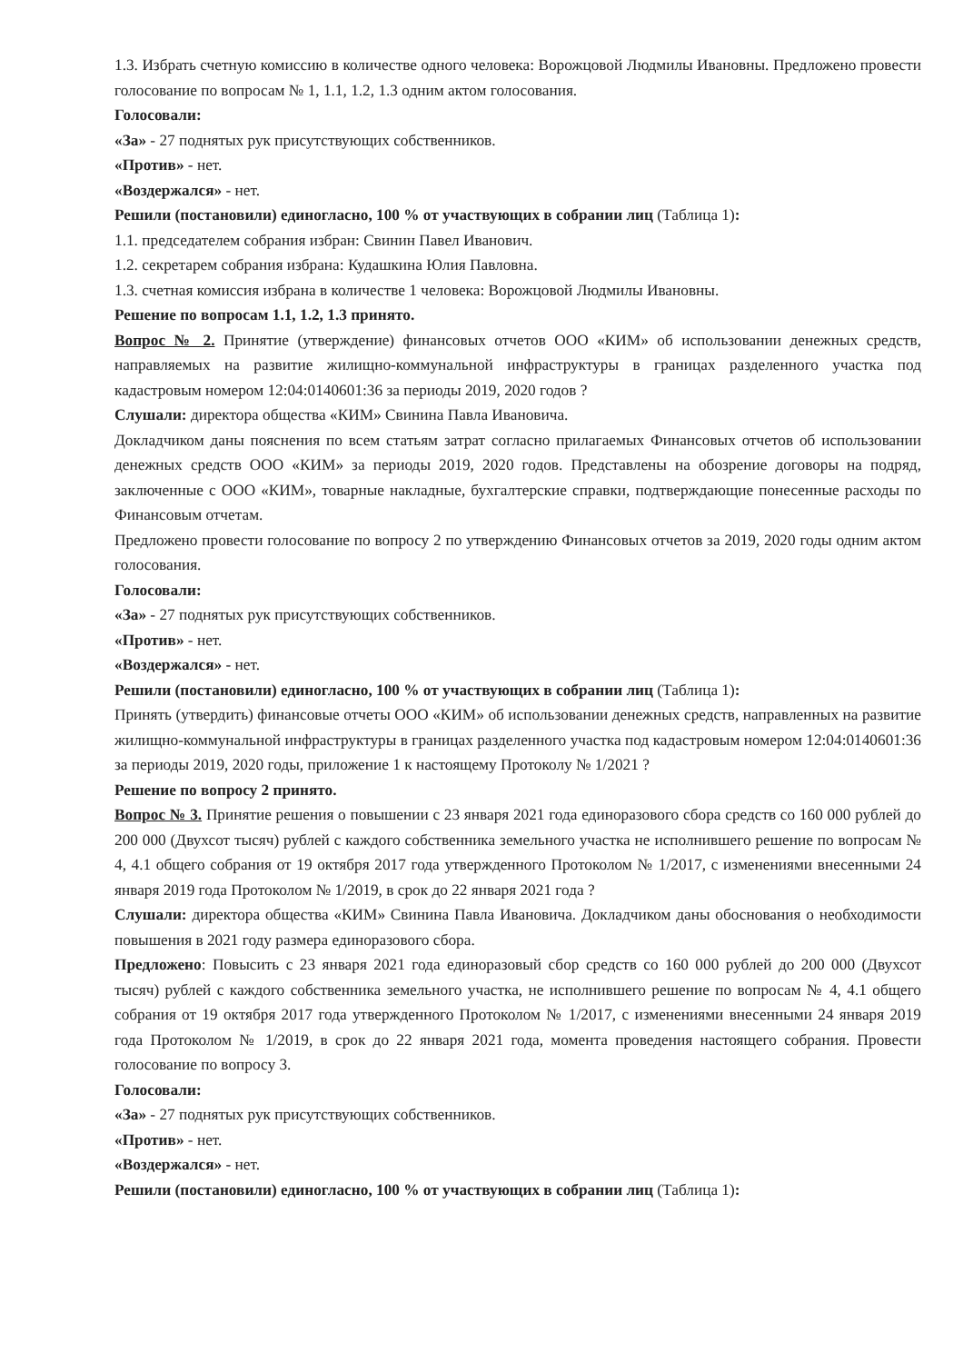1.3. Избрать счетную комиссию в количестве одного человека: Ворожцовой Людмилы Ивановны. Предложено провести голосование по вопросам № 1, 1.1, 1.2, 1.3 одним актом голосования.
Голосовали:
«За» - 27 поднятых рук присутствующих собственников.
«Против» - нет.
«Воздержался» - нет.
Решили (постановили) единогласно, 100 % от участвующих в собрании лиц (Таблица 1):
1.1. председателем собрания избран: Свинин Павел Иванович.
1.2. секретарем собрания избрана: Кудашкина Юлия Павловна.
1.3. счетная комиссия избрана в количестве 1 человека: Ворожцовой Людмилы Ивановны.
Решение по вопросам 1.1, 1.2, 1.3 принято.
Вопрос № 2. Принятие (утверждение) финансовых отчетов ООО «КИМ» об использовании денежных средств, направляемых на развитие жилищно-коммунальной инфраструктуры в границах разделенного участка под кадастровым номером 12:04:0140601:36 за периоды 2019, 2020 годов ?
Слушали: директора общества «КИМ» Свинина Павла Ивановича.
Докладчиком даны пояснения по всем статьям затрат согласно прилагаемых Финансовых отчетов об использовании денежных средств ООО «КИМ» за периоды 2019, 2020 годов. Представлены на обозрение договоры на подряд, заключенные с ООО «КИМ», товарные накладные, бухгалтерские справки, подтверждающие понесенные расходы по Финансовым отчетам.
Предложено провести голосование по вопросу 2 по утверждению Финансовых отчетов за 2019, 2020 годы одним актом голосования.
Голосовали:
«За» - 27 поднятых рук присутствующих собственников.
«Против» - нет.
«Воздержался» - нет.
Решили (постановили) единогласно, 100 % от участвующих в собрании лиц (Таблица 1):
Принять (утвердить) финансовые отчеты ООО «КИМ» об использовании денежных средств, направленных на развитие жилищно-коммунальной инфраструктуры в границах разделенного участка под кадастровым номером 12:04:0140601:36 за периоды 2019, 2020 годы, приложение 1 к настоящему Протоколу № 1/2021 ?
Решение по вопросу 2 принято.
Вопрос № 3. Принятие решения о повышении с 23 января 2021 года единоразового сбора средств со 160 000 рублей до 200 000 (Двухсот тысяч) рублей с каждого собственника земельного участка не исполнившего решение по вопросам № 4, 4.1 общего собрания от 19 октября 2017 года утвержденного Протоколом № 1/2017, с изменениями внесенными 24 января 2019 года Протоколом № 1/2019, в срок до 22 января 2021 года ?
Слушали: директора общества «КИМ» Свинина Павла Ивановича. Докладчиком даны обоснования о необходимости повышения в 2021 году размера единоразового сбора.
Предложено: Повысить с 23 января 2021 года единоразовый сбор средств со 160 000 рублей до 200 000 (Двухсот тысяч) рублей с каждого собственника земельного участка, не исполнившего решение по вопросам № 4, 4.1 общего собрания от 19 октября 2017 года утвержденного Протоколом № 1/2017, с изменениями внесенными 24 января 2019 года Протоколом № 1/2019, в срок до 22 января 2021 года, момента проведения настоящего собрания. Провести голосование по вопросу 3.
Голосовали:
«За» - 27 поднятых рук присутствующих собственников.
«Против» - нет.
«Воздержался» - нет.
Решили (постановили) единогласно, 100 % от участвующих в собрании лиц (Таблица 1):